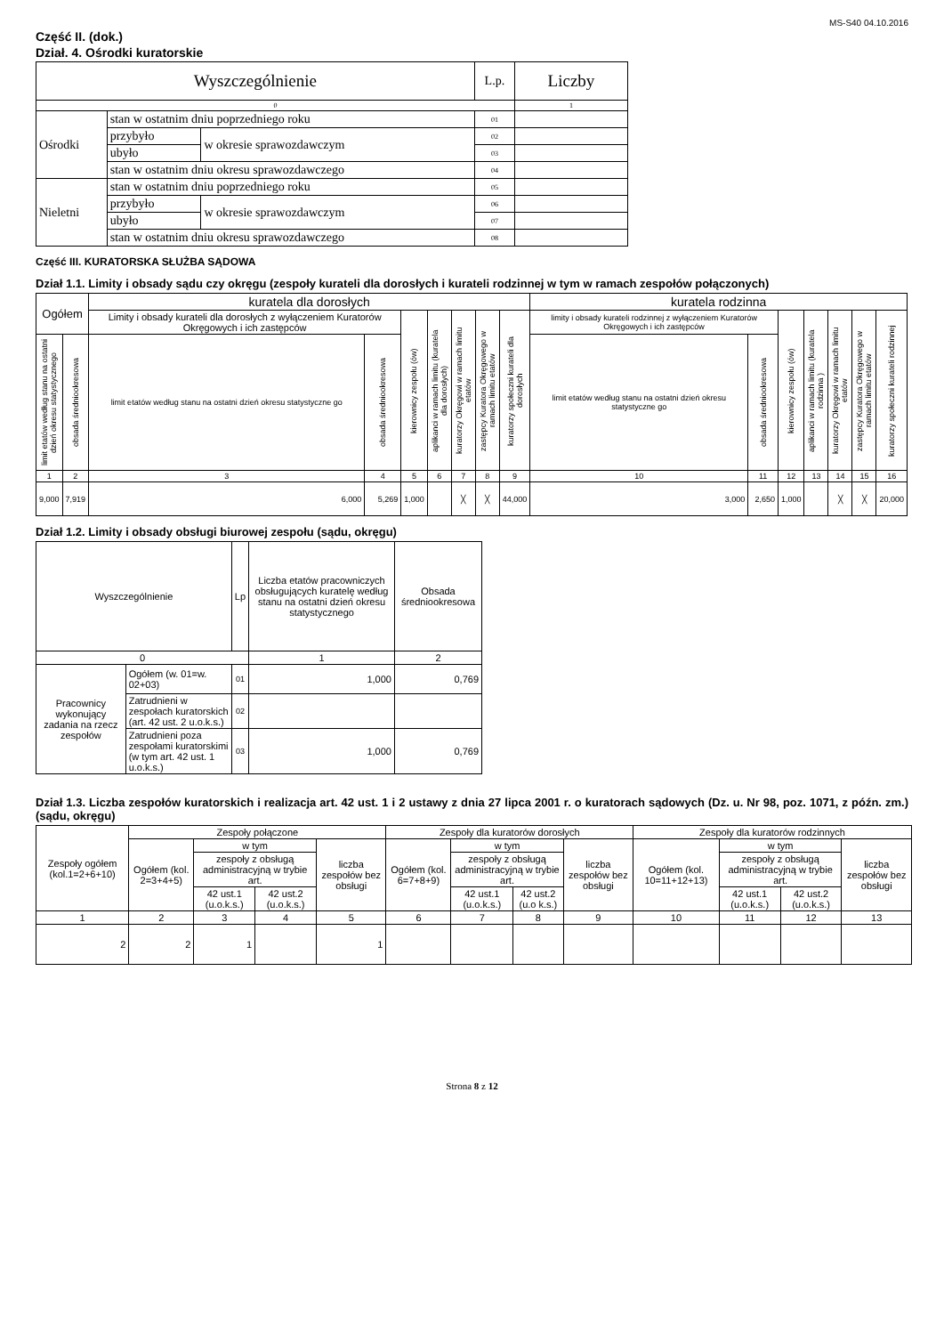MS-S40 04.10.2016
Część II. (dok.)
Dział. 4. Ośrodki kuratorskie
| Wyszczególnienie | | | L.p. | Liczby |
| --- | --- | --- | --- | --- |
| 0 | | | | 1 |
| Ośrodki | stan w ostatnim dniu poprzedniego roku | | 01 | |
| | przybyło | w okresie sprawozdawczym | 02 | |
| | ubyło | | 03 | |
| | stan w ostatnim dniu okresu sprawozdawczego | | 04 | |
| Nieletni | stan w ostatnim dniu poprzedniego roku | | 05 | |
| | przybyło | w okresie sprawozdawczym | 06 | |
| | ubyło | | 07 | |
| | stan w ostatnim dniu okresu sprawozdawczego | | 08 | |
Część III. KURATORSKA SŁUŻBA SĄDOWA
Dział 1.1. Limity i obsady sądu czy okręgu (zespoły kurateli dla dorosłych i kurateli rodzinnej w tym w ramach zespołów połączonych)
| Ogółem | | kuratela dla dorosłych | | | | | | | kuratela rodzinna | | | | | | |
| --- | --- | --- | --- | --- | --- | --- | --- | --- | --- | --- | --- | --- | --- | --- | --- |
| | | Limity i obsady kurateli dla dorosłych z wyłączeniem Kuratorów Okręgowych i ich zastępców | | kierownicy zespołu (ów) | aplikanci w ramach limitu (kuratela dla dorosłych) | kuratorzy Okręgowi w ramach limitu etatów | zastępcy Kuratora Okręgowego w ramach limitu etatów | kuratorzy społeczni kurateli dla dorosłych | limity i obsady kurateli rodzinnej z wyłączeniem Kuratorów Okręgowych i ich zastępców | | kierownicy zespołu (ów) | aplikanci w ramach limitu (kuratela rodzinna ) | kuratorzy Okręgowi w ramach limitu etatów | zastępcy Kuratora Okręgowego w ramach limitu etatów | kuratorzy społeczni kurateli rodzinnej |
| limit etatów według stanu na ostatni dzień okresu statystycznego | obsada średniookresowa | limit etatów według stanu na ostatni dzień okresu statystyczne go | obsada średniookresowa | | | | | | limit etatów według stanu na ostatni dzień okresu statystyczne go | obsada średniookresowa | | | | | |
| 1 | 2 | 3 | 4 | 5 | 6 | 7 | 8 | 9 | 10 | 11 | 12 | 13 | 14 | 15 | 16 |
| 9,000 | 7,919 | 6,000 | 5,269 | 1,000 | | ╳ | ╳ | 44,000 | 3,000 | 2,650 | 1,000 | | ╳ | ╳ | 20,000 |
Dział 1.2. Limity i obsady obsługi biurowej zespołu (sądu, okręgu)
| Wyszczególnienie | | Lp | Liczba etatów pracowniczych obsługujących kuratelę według stanu na ostatni dzień okresu statystycznego | Obsada średniookresowa |
| --- | --- | --- | --- | --- |
| 0 | | | 1 | 2 |
| Pracownicy wykonujący zadania na rzecz zespołów | Ogółem (w. 01=w. 02+03) | 01 | 1,000 | 0,769 |
| | Zatrudnieni w zespołach kuratorskich (art. 42 ust. 2 u.o.k.s.) | 02 | | |
| | Zatrudnieni poza zespołami kuratorskimi (w tym art. 42 ust. 1 u.o.k.s.) | 03 | 1,000 | 0,769 |
Dział 1.3. Liczba zespołów kuratorskich i realizacja art. 42 ust. 1 i 2 ustawy z dnia 27 lipca 2001 r. o kuratorach sądowych (Dz. u. Nr 98, poz. 1071, z późn. zm.) (sądu, okręgu)
| Zespoły ogółem (kol.1=2+6+10) | Zespoły połączone | | | | Zespoły dla kuratorów dorosłych | | | | Zespoły dla kuratorów rodzinnych | | | |
| --- | --- | --- | --- | --- | --- | --- | --- | --- | --- | --- | --- | --- |
| | Ogółem (kol. 2=3+4+5) | w tym | | liczba zespołów bez obsługi | Ogółem (kol. 6=7+8+9) | w tym | | liczba zespołów bez obsługi | Ogółem (kol. 10=11+12+13) | w tym | | liczba zespołów bez obsługi |
| | | zespoły z obsługą administracyjną w trybie art. | | | | zespoły z obsługą administracyjną w trybie art. | | | | zespoły z obsługą administracyjną w trybie art. | | |
| | | 42 ust.1 (u.o.k.s.) | 42 ust.2 (u.o.k.s.) | | | 42 ust.1 (u.o.k.s.) | 42 ust.2 (u.o k.s.) | | | 42 ust.1 (u.o.k.s.) | 42 ust.2 (u.o.k.s.) | |
| 1 | 2 | 3 | 4 | 5 | 6 | 7 | 8 | 9 | 10 | 11 | 12 | 13 |
| 2 | 2 | 1 | | 1 | | | | | | | | |
Strona 8 z 12